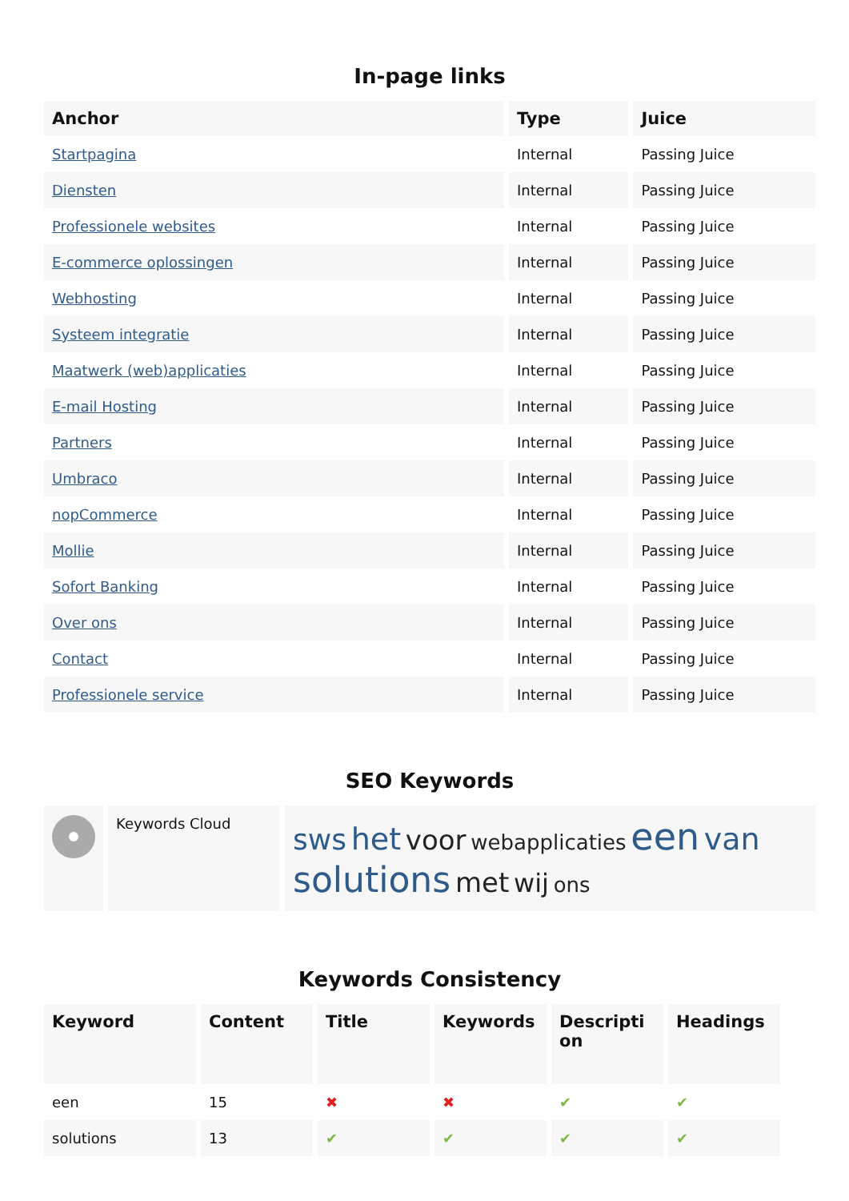In-page links
| Anchor | Type | Juice |
| --- | --- | --- |
| Startpagina | Internal | Passing Juice |
| Diensten | Internal | Passing Juice |
| Professionele websites | Internal | Passing Juice |
| E-commerce oplossingen | Internal | Passing Juice |
| Webhosting | Internal | Passing Juice |
| Systeem integratie | Internal | Passing Juice |
| Maatwerk (web)applicaties | Internal | Passing Juice |
| E-mail Hosting | Internal | Passing Juice |
| Partners | Internal | Passing Juice |
| Umbraco | Internal | Passing Juice |
| nopCommerce | Internal | Passing Juice |
| Mollie | Internal | Passing Juice |
| Sofort Banking | Internal | Passing Juice |
| Over ons | Internal | Passing Juice |
| Contact | Internal | Passing Juice |
| Professionele service | Internal | Passing Juice |
SEO Keywords
| | Keywords Cloud | sws het voor webapplicaties een van solutions met wij ons |
Keywords Consistency
| Keyword | Content | Title | Keywords | Descripti on | Headings |
| --- | --- | --- | --- | --- | --- |
| een | 15 | ✖ | ✖ | ✔ | ✔ |
| solutions | 13 | ✔ | ✔ | ✔ | ✔ |